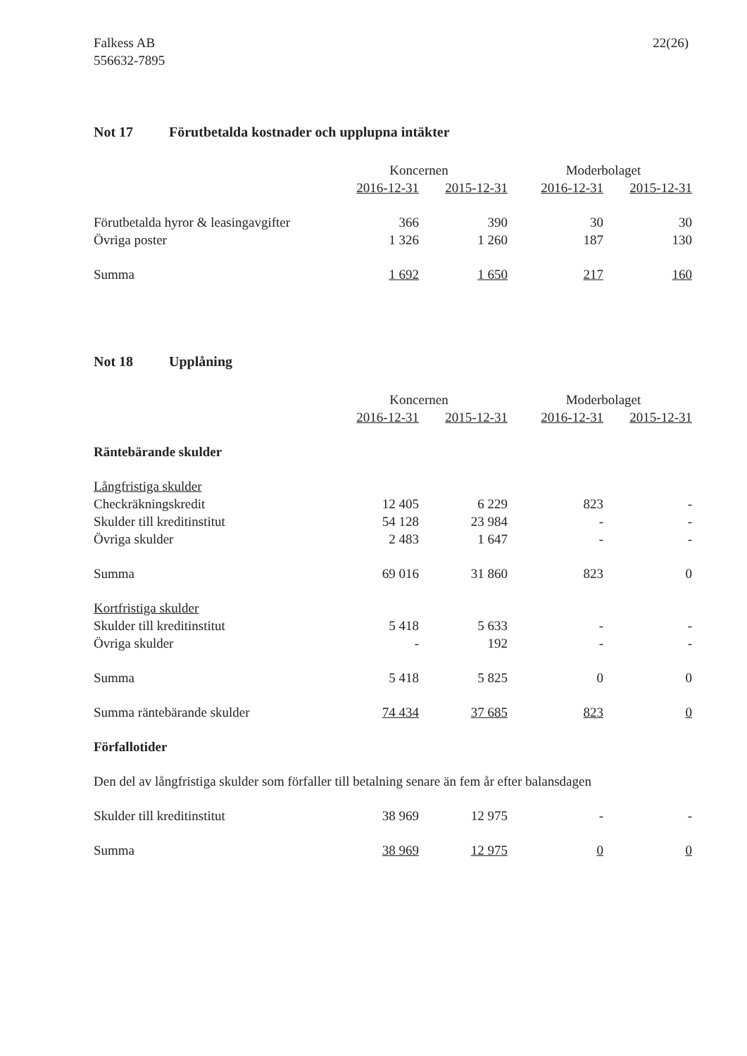Falkess AB
556632-7895
22(26)
Not 17 Förutbetalda kostnader och upplupna intäkter
| | Koncernen | | | Moderbolaget | |
| --- | --- | --- | --- | --- | --- |
| | 2016-12-31 | 2015-12-31 | | 2016-12-31 | 2015-12-31 |
| Förutbetalda hyror & leasingavgifter | 366 | 390 | | 30 | 30 |
| Övriga poster | 1 326 | 1 260 | | 187 | 130 |
| Summa | 1 692 | 1 650 | | 217 | 160 |
Not 18 Upplåning
| | Koncernen | | | Moderbolaget | |
| --- | --- | --- | --- | --- | --- |
| | 2016-12-31 | 2015-12-31 | | 2016-12-31 | 2015-12-31 |
| Räntebärande skulder | | | | | |
| Långfristiga skulder | | | | | |
| Checkräkningskredit | 12 405 | 6 229 | | 823 | - |
| Skulder till kreditinstitut | 54 128 | 23 984 | | - | - |
| Övriga skulder | 2 483 | 1 647 | | - | - |
| Summa | 69 016 | 31 860 | | 823 | 0 |
| Kortfristiga skulder | | | | | |
| Skulder till kreditinstitut | 5 418 | 5 633 | | - | - |
| Övriga skulder | - | 192 | | - | - |
| Summa | 5 418 | 5 825 | | 0 | 0 |
| Summa räntebärande skulder | 74 434 | 37 685 | | 823 | 0 |
| Förfallotider | | | | | |
| Den del av långfristiga skulder som förfaller till betalning senare än fem år efter balansdagen | | | | | |
| Skulder till kreditinstitut | 38 969 | 12 975 | | - | - |
| Summa | 38 969 | 12 975 | | 0 | 0 |